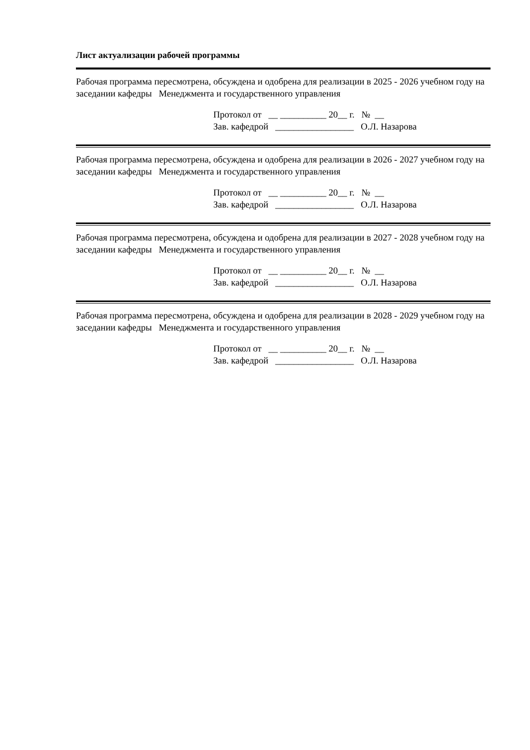Лист актуализации рабочей программы
Рабочая программа пересмотрена, обсуждена и одобрена для реализации в 2025 - 2026 учебном году на заседании кафедры Менеджмента и государственного управления
Протокол от __ __________ 20__ г. № __
Зав. кафедрой _________________ О.Л. Назарова
Рабочая программа пересмотрена, обсуждена и одобрена для реализации в 2026 - 2027 учебном году на заседании кафедры Менеджмента и государственного управления
Протокол от __ __________ 20__ г. № __
Зав. кафедрой _________________ О.Л. Назарова
Рабочая программа пересмотрена, обсуждена и одобрена для реализации в 2027 - 2028 учебном году на заседании кафедры Менеджмента и государственного управления
Протокол от __ __________ 20__ г. № __
Зав. кафедрой _________________ О.Л. Назарова
Рабочая программа пересмотрена, обсуждена и одобрена для реализации в 2028 - 2029 учебном году на заседании кафедры Менеджмента и государственного управления
Протокол от __ __________ 20__ г. № __
Зав. кафедрой _________________ О.Л. Назарова